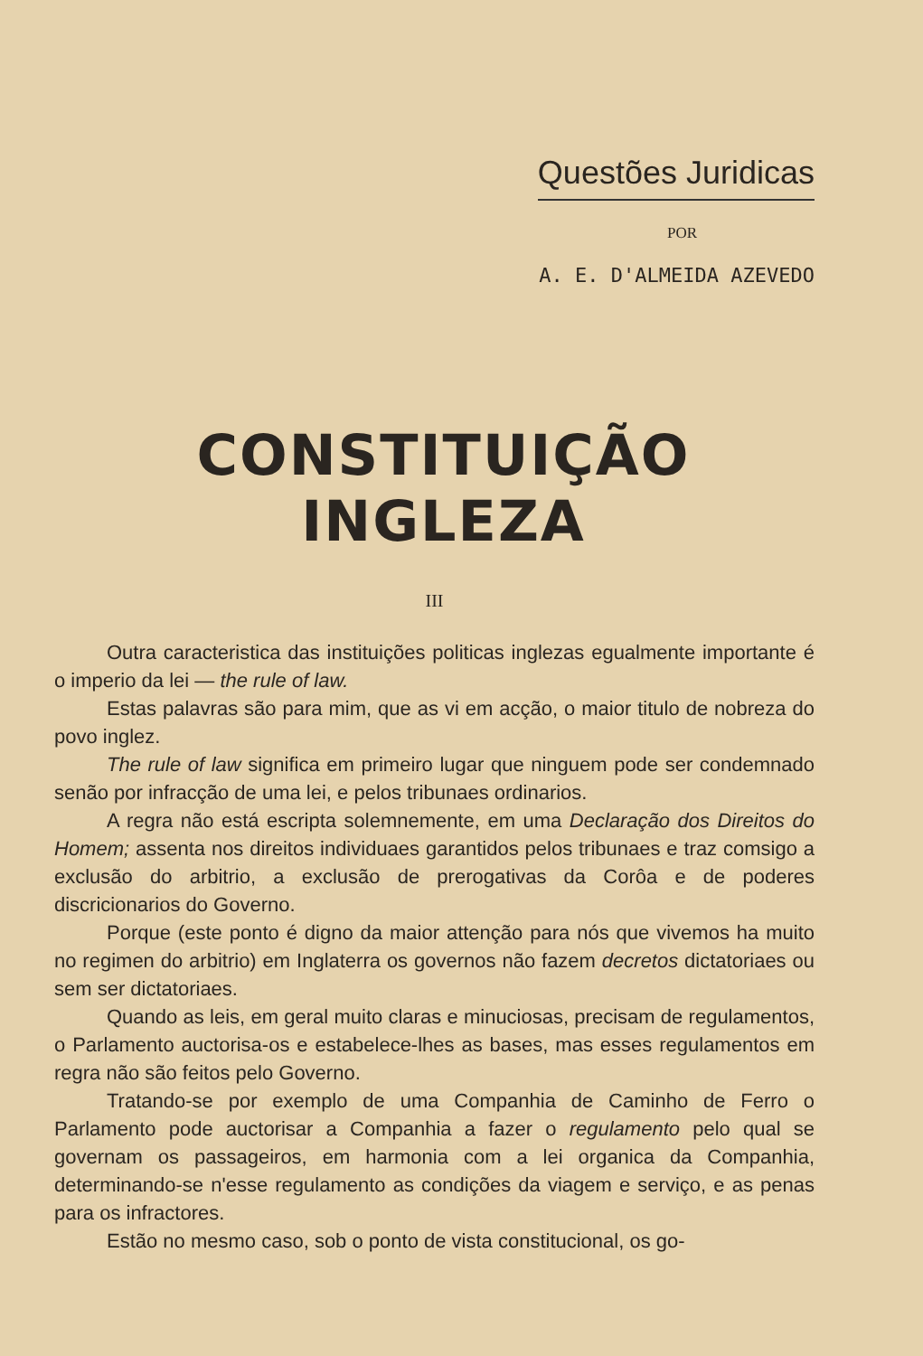Questões Juridicas
POR
A. E. D'ALMEIDA AZEVEDO
CONSTITUIÇÃO INGLEZA
III
Outra caracteristica das instituições politicas inglezas egualmente importante é o imperio da lei — the rule of law.
Estas palavras são para mim, que as vi em acção, o maior titulo de nobreza do povo inglez.
The rule of law significa em primeiro lugar que ninguem pode ser condemnado senão por infracção de uma lei, e pelos tribunaes ordinarios.
A regra não está escripta solemnemente, em uma Declaração dos Direitos do Homem; assenta nos direitos individuaes garantidos pelos tribunaes e traz comsigo a exclusão do arbitrio, a exclusão de prerogativas da Corôa e de poderes discricionarios do Governo.
Porque (este ponto é digno da maior attenção para nós que vivemos ha muito no regimen do arbitrio) em Inglaterra os governos não fazem decretos dictatoriaes ou sem ser dictatoriaes.
Quando as leis, em geral muito claras e minuciosas, precisam de regulamentos, o Parlamento auctorisa-os e estabelece-lhes as bases, mas esses regulamentos em regra não são feitos pelo Governo.
Tratando-se por exemplo de uma Companhia de Caminho de Ferro o Parlamento pode auctorisar a Companhia a fazer o regulamento pelo qual se governam os passageiros, em harmonia com a lei organica da Companhia, determinando-se n'esse regulamento as condições da viagem e serviço, e as penas para os infractores.
Estão no mesmo caso, sob o ponto de vista constitucional, os go-